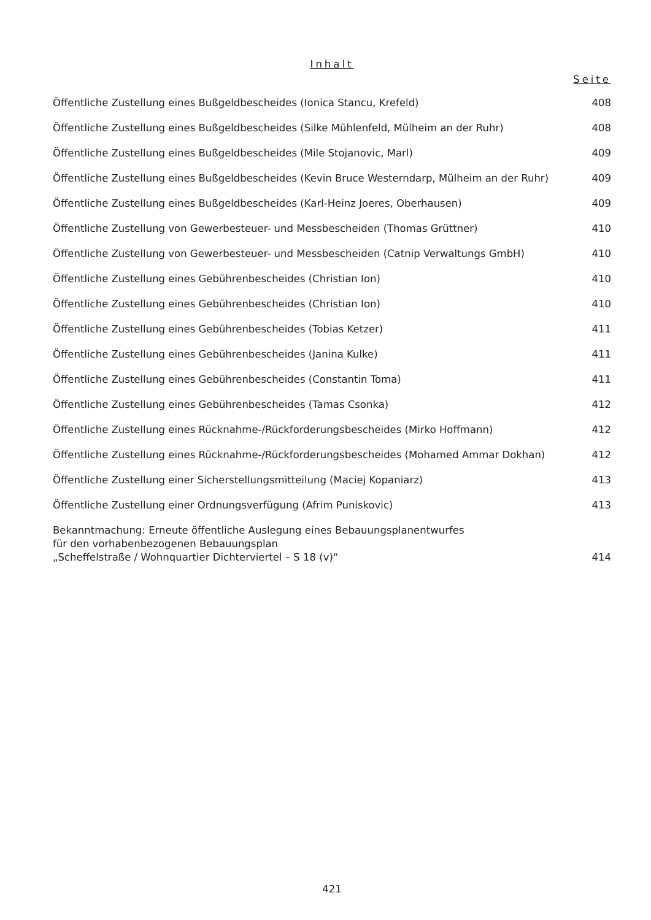Inhalt
Seite
Öffentliche Zustellung eines Bußgeldbescheides (Ionica Stancu, Krefeld) 408
Öffentliche Zustellung eines Bußgeldbescheides (Silke Mühlenfeld, Mülheim an der Ruhr) 408
Öffentliche Zustellung eines Bußgeldbescheides (Mile Stojanovic, Marl) 409
Öffentliche Zustellung eines Bußgeldbescheides (Kevin Bruce Westerndarp, Mülheim an der Ruhr) 409
Öffentliche Zustellung eines Bußgeldbescheides (Karl-Heinz Joeres, Oberhausen) 409
Öffentliche Zustellung von Gewerbesteuer- und Messbescheiden (Thomas Grüttner) 410
Öffentliche Zustellung von Gewerbesteuer- und Messbescheiden (Catnip Verwaltungs GmbH) 410
Öffentliche Zustellung eines Gebührenbescheides (Christian Ion) 410
Öffentliche Zustellung eines Gebührenbescheides (Christian Ion) 410
Öffentliche Zustellung eines Gebührenbescheides (Tobias Ketzer) 411
Öffentliche Zustellung eines Gebührenbescheides (Janina Kulke) 411
Öffentliche Zustellung eines Gebührenbescheides (Constantin Toma) 411
Öffentliche Zustellung eines Gebührenbescheides (Tamas Csonka) 412
Öffentliche Zustellung eines Rücknahme-/Rückforderungsbescheides (Mirko Hoffmann) 412
Öffentliche Zustellung eines Rücknahme-/Rückforderungsbescheides (Mohamed Ammar Dokhan) 412
Öffentliche Zustellung einer Sicherstellungsmitteilung (Maciej Kopaniarz) 413
Öffentliche Zustellung einer Ordnungsverfügung (Afrim Puniskovic) 413
Bekanntmachung: Erneute öffentliche Auslegung eines Bebauungsplanentwurfes
für den vorhabenbezogenen Bebauungsplan
„Scheffelstraße / Wohnquartier Dichterviertel – S 18 (v)“414
421